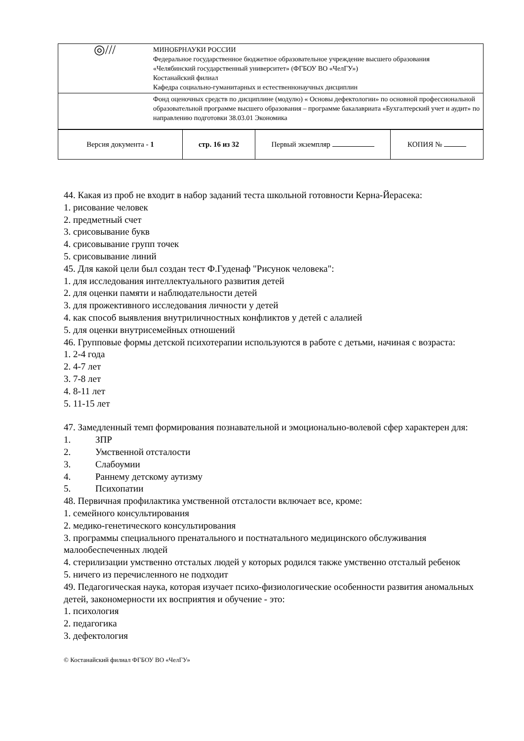| ◎/// | МИНОБРНАУКИ РОССИИ Федеральное государственное бюджетное образовательное учреждение высшего образования «Челябинский государственный университет» (ФГБОУ ВО «ЧелГУ») Костанайский филиал Кафедра социально-гуманитарных и естественнонаучных дисциплин |
| | Фонд оценочных средств по дисциплине (модулю) « Основы дефектологии» по основной профессиональной образовательной программе высшего образования – программе бакалавриата «Бухгалтерский учет и аудит» по направлению подготовки 38.03.01 Экономика |
| Версия документа - 1 | стр. 16 из 32 | Первый экземпляр | КОПИЯ № |
44. Какая из проб не входит в набор заданий теста школьной готовности Керна-Йерасека:
1. рисование человек
2. предметный счет
3. срисовывание букв
4. срисовывание групп точек
5. срисовывание линий
45. Для какой цели был создан тест Ф.Гуденаф "Рисунок человека":
1. для исследования интеллектуального развития детей
2. для оценки памяти и наблюдательности детей
3. для прожективного исследования личности у детей
4. как способ выявления внутриличностных конфликтов у детей с алалией
5. для оценки внутрисемейных отношений
46. Групповые формы детской психотерапии используются в работе с детьми, начиная с возраста:
1. 2-4 года
2. 4-7 лет
3. 7-8 лет
4. 8-11 лет
5. 11-15 лет
47. Замедленный темп формирования познавательной и эмоционально-волевой сфер характерен для:
1. ЗПР
2. Умственной отсталости
3. Слабоумии
4. Раннему детскому аутизму
5. Психопатии
48. Первичная профилактика умственной отсталости включает все, кроме:
1. семейного консультирования
2. медико-генетического консультирования
3. программы специального пренатального и постнатального медицинского обслуживания малообеспеченных людей
4. стерилизации умственно отсталых людей у которых родился также умственно отсталый ребенок
5. ничего из перечисленного не подходит
49. Педагогическая наука, которая изучает психо-физиологические особенности развития аномальных детей, закономерности их восприятия и обучение - это:
1. психология
2. педагогика
3. дефектология
© Костанайский филиал ФГБОУ ВО «ЧелГУ»